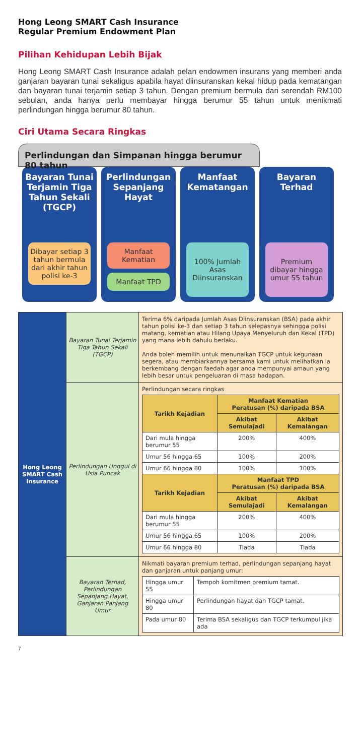Hong Leong SMART Cash Insurance
Regular Premium Endowment Plan
Pilihan Kehidupan Lebih Bijak
Hong Leong SMART Cash Insurance adalah pelan endowmen insurans yang memberi anda ganjaran bayaran tunai sekaligus apabila hayat diinsuranskan kekal hidup pada kematangan dan bayaran tunai terjamin setiap 3 tahun. Dengan premium bermula dari serendah RM100 sebulan, anda hanya perlu membayar hingga berumur 55 tahun untuk menikmati perlindungan hingga berumur 80 tahun.
Ciri Utama Secara Ringkas
Perlindungan dan Simpanan hingga berumur 80 tahun
Bayaran Tunai Terjamin Tiga Tahun Sekali (TGCP)
Dibayar setiap 3 tahun bermula dari akhir tahun polisi ke-3
Perlindungan Sepanjang Hayat
Manfaat Kematian
Manfaat TPD
Manfaat Kematangan
100% Jumlah Asas Diinsuranskan
Bayaran Terhad
Premium dibayar hingga umur 55 tahun
| Hong Leong SMART Cash Insurance | Bayaran Tunai Terjamin Tiga Tahun Sekali (TGCP) | Terima 6% daripada Jumlah Asas Diinsuranskan (BSA) pada akhir tahun polisi ke-3 dan setiap 3 tahun selepasnya sehingga polisi matang, kematian atau Hilang Upaya Menyeluruh dan Kekal (TPD) yang mana lebih dahulu berlaku. Anda boleh memilih untuk menunaikan TGCP untuk kegunaan segera, atau membiarkannya bersama kami untuk melihatkan ia berkembang dengan faedah agar anda mempunyai amaun yang lebih besar untuk pengeluaran di masa hadapan. |
| | Perlindungan Unggul di Usia Puncak | Perlindungan secara ringkas / Tarikh Kejadian / Manfaat Kematian Peratusan (%) daripada BSA / / / --- / --- / --- / / / Akibat Semulajadi / Akibat Kemalangan / / Dari mula hingga berumur 55 / 200% / 400% / / Umur 56 hingga 65 / 100% / 200% / / Umur 66 hingga 80 / 100% / 100% / / Tarikh Kejadian / Manfaat TPD Peratusan (%) daripada BSA / / / / Akibat Semulajadi / Akibat Kemalangan / / Dari mula hingga berumur 55 / 200% / 400% / / Umur 56 hingga 65 / 100% / 200% / / Umur 66 hingga 80 / Tiada / Tiada / |
| | Bayaran Terhad, Perlindungan Sepanjang Hayat, Ganjaran Panjang Umur | Nikmati bayaran premium terhad, perlindungan sepanjang hayat dan ganjaran untuk panjang umur: / Hingga umur 55 / Tempoh komitmen premium tamat. / / Hingga umur 80 / Perlindungan hayat dan TGCP tamat. / / Pada umur 80 / Terima BSA sekaligus dan TGCP terkumpul jika ada / |
7